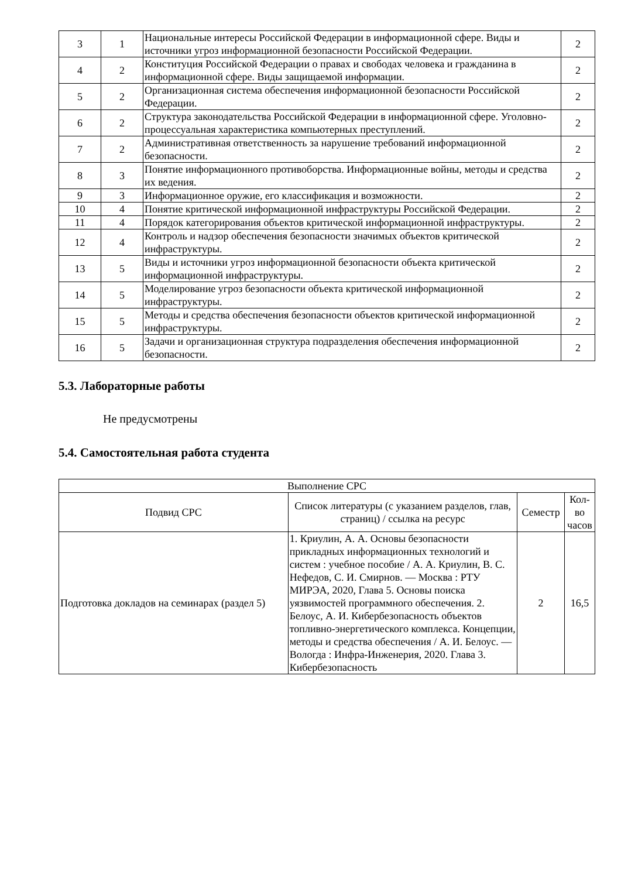| 3 | 1 | Национальные интересы Российской Федерации в информационной сфере. Виды и источники угроз информационной безопасности Российской Федерации. | 2 |
| 4 | 2 | Конституция Российской Федерации о правах и свободах человека и гражданина в информационной сфере. Виды защищаемой информации. | 2 |
| 5 | 2 | Организационная система обеспечения информационной безопасности Российской Федерации. | 2 |
| 6 | 2 | Структура законодательства Российской Федерации в информационной сфере. Уголовно-процессуальная характеристика компьютерных преступлений. | 2 |
| 7 | 2 | Административная ответственность за нарушение требований информационной безопасности. | 2 |
| 8 | 3 | Понятие информационного противоборства. Информационные войны, методы и средства их ведения. | 2 |
| 9 | 3 | Информационное оружие, его классификация и возможности. | 2 |
| 10 | 4 | Понятие критической информационной инфраструктуры Российской Федерации. | 2 |
| 11 | 4 | Порядок категорирования объектов критической информационной инфраструктуры. | 2 |
| 12 | 4 | Контроль и надзор обеспечения безопасности значимых объектов критической инфраструктуры. | 2 |
| 13 | 5 | Виды и источники угроз информационной безопасности объекта критической информационной инфраструктуры. | 2 |
| 14 | 5 | Моделирование угроз безопасности объекта критической информационной инфраструктуры. | 2 |
| 15 | 5 | Методы и средства обеспечения безопасности объектов критической информационной инфраструктуры. | 2 |
| 16 | 5 | Задачи и организационная структура подразделения обеспечения информационной безопасности. | 2 |
5.3. Лабораторные работы
Не предусмотрены
5.4. Самостоятельная работа студента
| Выполнение СРС | | | |
| --- | --- | --- | --- |
| Подвид СРС | Список литературы (с указанием разделов, глав, страниц) / ссылка на ресурс | Семестр | Кол-во часов |
| Подготовка докладов на семинарах (раздел 5) | 1. Криулин, А. А. Основы безопасности прикладных информационных технологий и систем : учебное пособие / А. А. Криулин, В. С. Нефедов, С. И. Смирнов. — Москва : РТУ МИРЭА, 2020, Глава 5. Основы поиска уязвимостей программного обеспечения. 2. Белоус, А. И. Кибербезопасность объектов топливно-энергетического комплекса. Концепции, методы и средства обеспечения / А. И. Белоус. — Вологда : Инфра-Инженерия, 2020. Глава 3. Кибербезопасность | 2 | 16,5 |